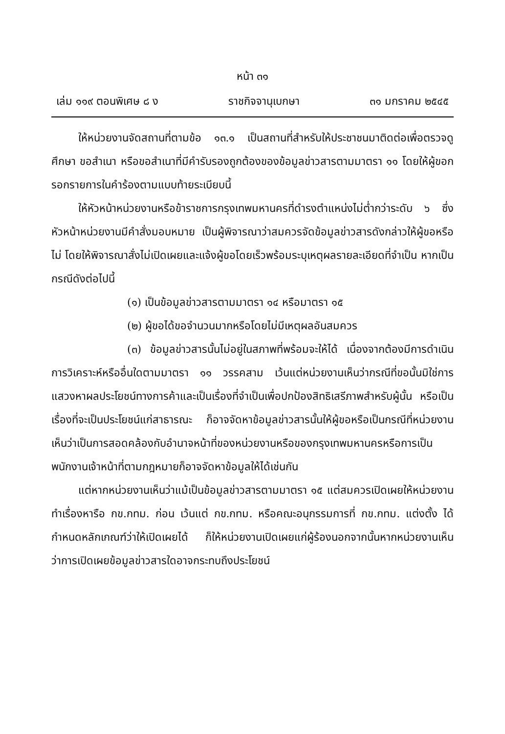หน้า ๓๑
เล่ม ๑๑๙ ตอนพิเศษ ๘ ง ราชกิจจานุเบกษา ๓๑ มกราคม ๒๕๔๕
ให้หน่วยงานจัดสถานที่ตามข้อ ๑๓.๑ เป็นสถานที่สำหรับให้ประชาชนมาติดต่อเพื่อตรวจดู ศึกษา ขอสำเนา หรือขอสำเนาที่มีคำรับรองถูกต้องของข้อมูลข่าวสารตามมาตรา ๑๑ โดยให้ผู้ขอกรอกรายการในคำร้องตามแบบท้ายระเบียบนี้
ให้หัวหน้าหน่วยงานหรือข้าราชการกรุงเทพมหานครที่ดำรงตำแหน่งไม่ต่ำกว่าระดับ ๖ ซึ่งหัวหน้าหน่วยงานมีคำสั่งมอบหมาย เป็นผู้พิจารณาว่าสมควรจัดข้อมูลข่าวสารดังกล่าวให้ผู้ขอหรือไม่ โดยให้พิจารณาสั่งไม่เปิดเผยและแจ้งผู้ขอโดยเร็วพร้อมระบุเหตุผลรายละเอียดที่จำเป็น หากเป็นกรณีดังต่อไปนี้
(๑) เป็นข้อมูลข่าวสารตามมาตรา ๑๔ หรือมาตรา ๑๕
(๒) ผู้ขอได้ขอจำนวนมากหรือโดยไม่มีเหตุผลอันสมควร
(๓) ข้อมูลข่าวสารนั้นไม่อยู่ในสภาพที่พร้อมจะให้ได้ เนื่องจากต้องมีการดำเนินการวิเคราะห์หรืออื่นใดตามมาตรา ๑๑ วรรคสาม เว้นแต่หน่วยงานเห็นว่ากรณีที่ขอนั้นมิใช่การแสวงหาผลประโยชน์ทางการค้าและเป็นเรื่องที่จำเป็นเพื่อปกป้องสิทธิเสรีภาพสำหรับผู้นั้น หรือเป็นเรื่องที่จะเป็นประโยชน์แก่สาธารณะ ก็อาจจัดหาข้อมูลข่าวสารนั้นให้ผู้ขอหรือเป็นกรณีที่หน่วยงานเห็นว่าเป็นการสอดคล้องกับอำนาจหน้าที่ของหน่วยงานหรือของกรุงเทพมหานครหรือการเป็นพนักงานเจ้าหน้าที่ตามกฎหมายก็อาจจัดหาข้อมูลให้ได้เช่นกัน
แต่หากหน่วยงานเห็นว่าแม้เป็นข้อมูลข่าวสารตามมาตรา ๑๕ แต่สมควรเปิดเผยให้หน่วยงานทำเรื่องหารือ กข.กทม. ก่อน เว้นแต่ กข.กทม. หรือคณะอนุกรรมการที่ กข.กทม. แต่งตั้ง ได้กำหนดหลักเกณฑ์ว่าให้เปิดเผยได้ ก็ให้หน่วยงานเปิดเผยแก่ผู้ร้องนอกจากนั้นหากหน่วยงานเห็นว่าการเปิดเผยข้อมูลข่าวสารใดอาจกระทบถึงประโยชน์